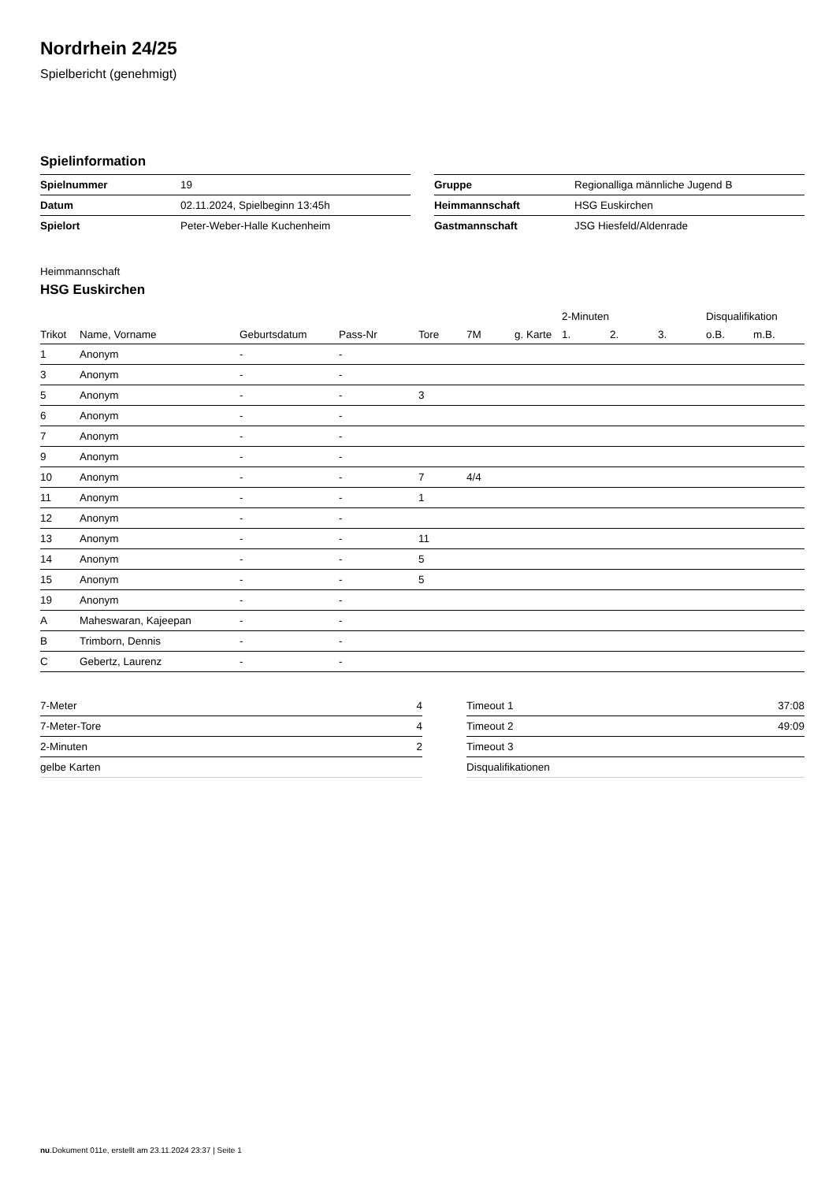Nordrhein 24/25
Spielbericht (genehmigt)
Spielinformation
| Spielnummer | 19 |
| Datum | 02.11.2024, Spielbeginn 13:45h |
| Spielort | Peter-Weber-Halle Kuchenheim |
| Gruppe | Regionalliga männliche Jugend B |
| Heimmannschaft | HSG Euskirchen |
| Gastmannschaft | JSG Hiesfeld/Aldenrade |
Heimmannschaft
HSG Euskirchen
| | | | | | | | 2-Minuten | | | Disqualifikation | |
| --- | --- | --- | --- | --- | --- | --- | --- | --- | --- | --- | --- |
| Trikot | Name, Vorname | Geburtsdatum | Pass-Nr | Tore | 7M | g. Karte | 1. | 2. | 3. | o.B. | m.B. |
| 1 | Anonym | - | - | | | | | | | | |
| 3 | Anonym | - | - | | | | | | | | |
| 5 | Anonym | - | - | 3 | | | | | | | |
| 6 | Anonym | - | - | | | | | | | | |
| 7 | Anonym | - | - | | | | | | | | |
| 9 | Anonym | - | - | | | | | | | | |
| 10 | Anonym | - | - | 7 | 4/4 | | | | | | |
| 11 | Anonym | - | - | 1 | | | | | | | |
| 12 | Anonym | - | - | | | | | | | | |
| 13 | Anonym | - | - | 11 | | | | | | | |
| 14 | Anonym | - | - | 5 | | | | | | | |
| 15 | Anonym | - | - | 5 | | | | | | | |
| 19 | Anonym | - | - | | | | | | | | |
| A | Maheswaran, Kajeepan | - | - | | | | | | | | |
| B | Trimborn, Dennis | - | - | | | | | | | | |
| C | Gebertz, Laurenz | - | - | | | | | | | | |
| 7-Meter | 4 |
| 7-Meter-Tore | 4 |
| 2-Minuten | 2 |
| gelbe Karten | |
| Timeout 1 | 37:08 |
| Timeout 2 | 49:09 |
| Timeout 3 | |
| Disqualifikationen | |
nu.Dokument 011e, erstellt am 23.11.2024 23:37 | Seite 1